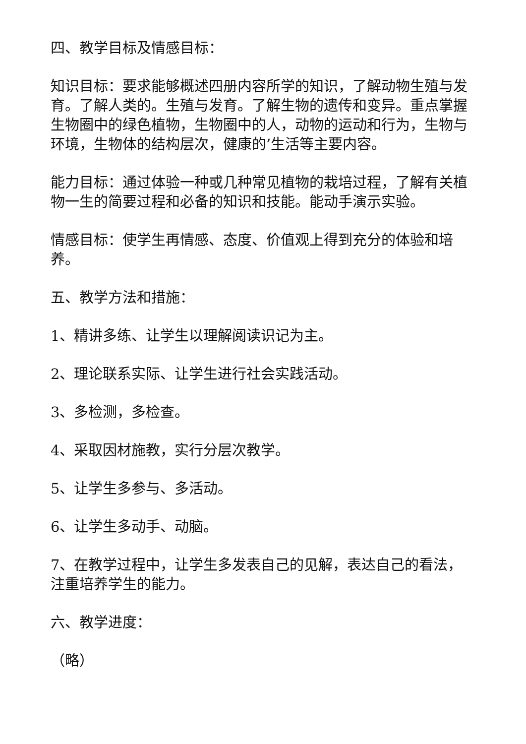四、教学目标及情感目标：
知识目标：要求能够概述四册内容所学的知识，了解动物生殖与发育。了解人类的。生殖与发育。了解生物的遗传和变异。重点掌握生物圈中的绿色植物，生物圈中的人，动物的运动和行为，生物与环境，生物体的结构层次，健康的’生活等主要内容。
能力目标：通过体验一种或几种常见植物的栽培过程，了解有关植物一生的简要过程和必备的知识和技能。能动手演示实验。
情感目标：使学生再情感、态度、价值观上得到充分的体验和培养。
五、教学方法和措施：
1、精讲多练、让学生以理解阅读识记为主。
2、理论联系实际、让学生进行社会实践活动。
3、多检测，多检查。
4、采取因材施教，实行分层次教学。
5、让学生多参与、多活动。
6、让学生多动手、动脑。
7、在教学过程中，让学生多发表自己的见解，表达自己的看法，注重培养学生的能力。
六、教学进度：
（略）